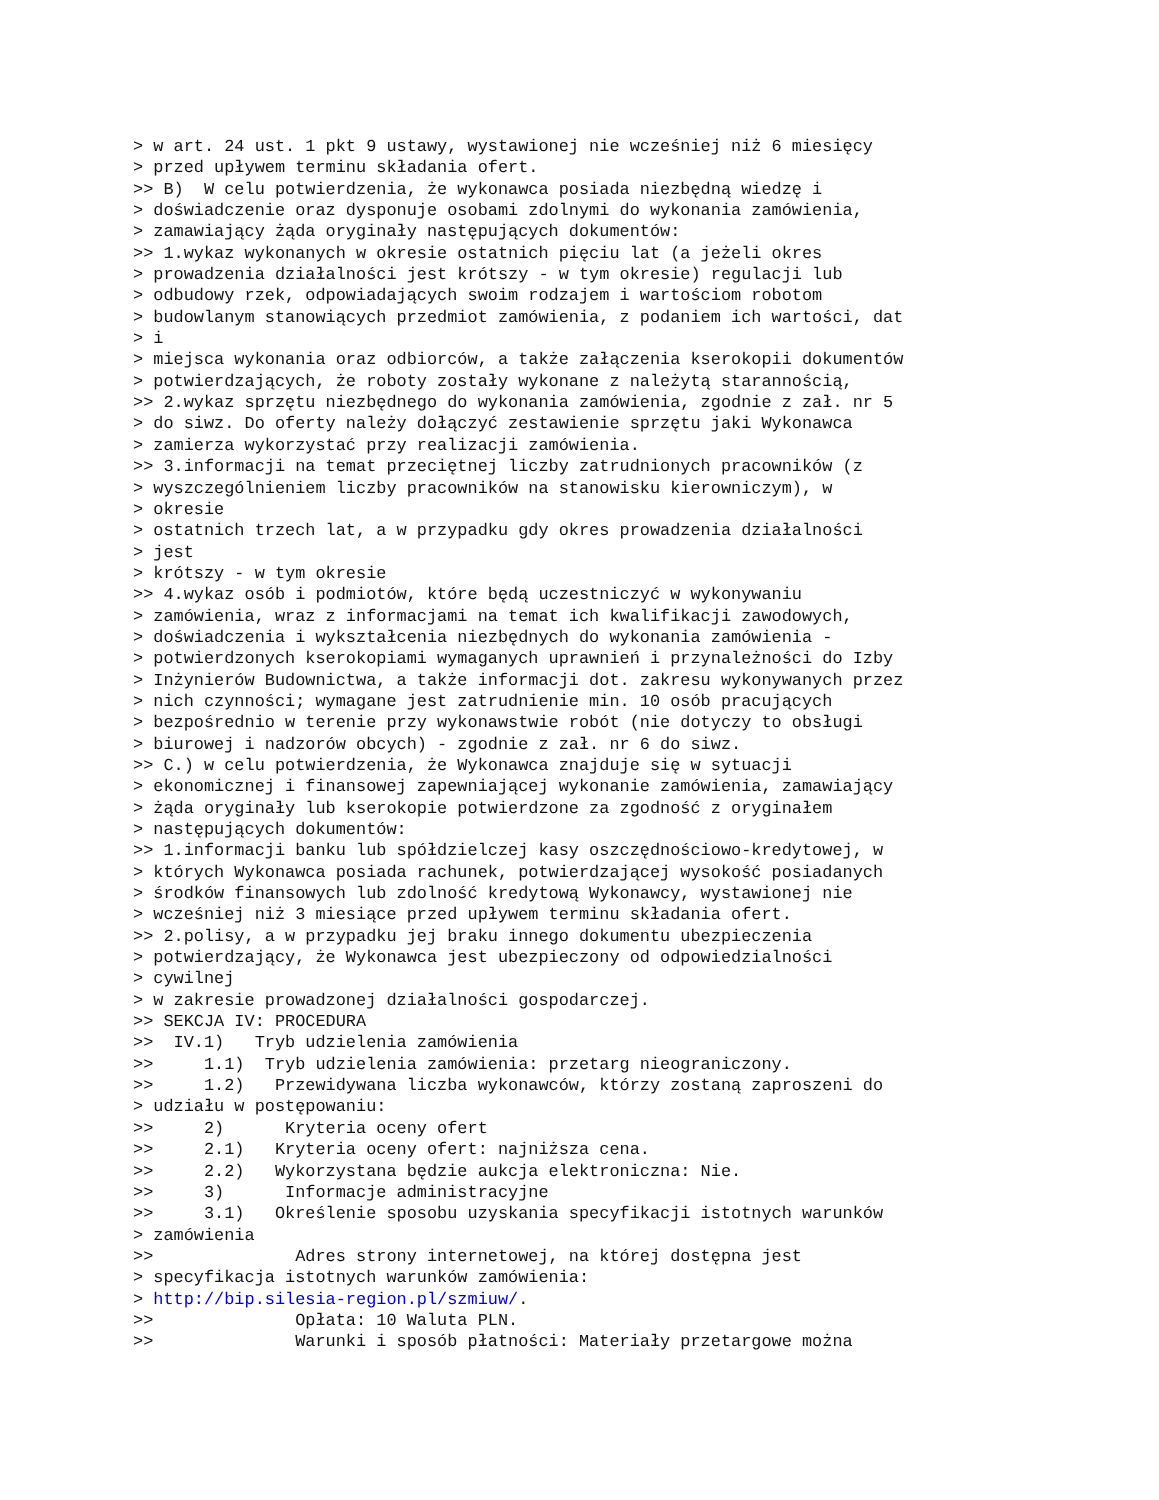> w art. 24 ust. 1 pkt 9 ustawy, wystawionej nie wcześniej niż 6 miesięcy
> przed upływem terminu składania ofert.
>> B)  W celu potwierdzenia, że wykonawca posiada niezbędną wiedzę i
> doświadczenie oraz dysponuje osobami zdolnymi do wykonania zamówienia,
> zamawiający żąda oryginały następujących dokumentów:
>> 1.wykaz wykonanych w okresie ostatnich pięciu lat (a jeżeli okres
> prowadzenia działalności jest krótszy - w tym okresie) regulacji lub
> odbudowy rzek, odpowiadających swoim rodzajem i wartościom robotom
> budowlanym stanowiących przedmiot zamówienia, z podaniem ich wartości, dat
> i
> miejsca wykonania oraz odbiorców, a także załączenia kserokopii dokumentów
> potwierdzających, że roboty zostały wykonane z należytą starannością,
>> 2.wykaz sprzętu niezbędnego do wykonania zamówienia, zgodnie z zał. nr 5
> do siwz. Do oferty należy dołączyć zestawienie sprzętu jaki Wykonawca
> zamierza wykorzystać przy realizacji zamówienia.
>> 3.informacji na temat przeciętnej liczby zatrudnionych pracowników (z
> wyszczególnieniem liczby pracowników na stanowisku kierowniczym), w
> okresie
> ostatnich trzech lat, a w przypadku gdy okres prowadzenia działalności
> jest
> krótszy - w tym okresie
>> 4.wykaz osób i podmiotów, które będą uczestniczyć w wykonywaniu
> zamówienia, wraz z informacjami na temat ich kwalifikacji zawodowych,
> doświadczenia i wykształcenia niezbędnych do wykonania zamówienia -
> potwierdzonych kserokopiami wymaganych uprawnień i przynależności do Izby
> Inżynierów Budownictwa, a także informacji dot. zakresu wykonywanych przez
> nich czynności; wymagane jest zatrudnienie min. 10 osób pracujących
> bezpośrednio w terenie przy wykonawstwie robót (nie dotyczy to obsługi
> biurowej i nadzorów obcych) - zgodnie z zał. nr 6 do siwz.
>> C.) w celu potwierdzenia, że Wykonawca znajduje się w sytuacji
> ekonomicznej i finansowej zapewniającej wykonanie zamówienia, zamawiający
> żąda oryginały lub kserokopie potwierdzone za zgodność z oryginałem
> następujących dokumentów:
>> 1.informacji banku lub spółdzielczej kasy oszczędnościowo-kredytowej, w
> których Wykonawca posiada rachunek, potwierdzającej wysokość posiadanych
> środków finansowych lub zdolność kredytową Wykonawcy, wystawionej nie
> wcześniej niż 3 miesiące przed upływem terminu składania ofert.
>> 2.polisy, a w przypadku jej braku innego dokumentu ubezpieczenia
> potwierdzający, że Wykonawca jest ubezpieczony od odpowiedzialności
> cywilnej
> w zakresie prowadzonej działalności gospodarczej.
>> SEKCJA IV: PROCEDURA
>>  IV.1)   Tryb udzielenia zamówienia
>>     1.1)  Tryb udzielenia zamówienia: przetarg nieograniczony.
>>     1.2)   Przewidywana liczba wykonawców, którzy zostaną zaproszeni do
> udziału w postępowaniu:
>>     2)      Kryteria oceny ofert
>>     2.1)   Kryteria oceny ofert: najniższa cena.
>>     2.2)   Wykorzystana będzie aukcja elektroniczna: Nie.
>>     3)      Informacje administracyjne
>>     3.1)   Określenie sposobu uzyskania specyfikacji istotnych warunków
> zamówienia
>>              Adres strony internetowej, na której dostępna jest
> specyfikacja istotnych warunków zamówienia:
> http://bip.silesia-region.pl/szmiuw/.
>>              Opłata: 10 Waluta PLN.
>>              Warunki i sposób płatności: Materiały przetargowe można